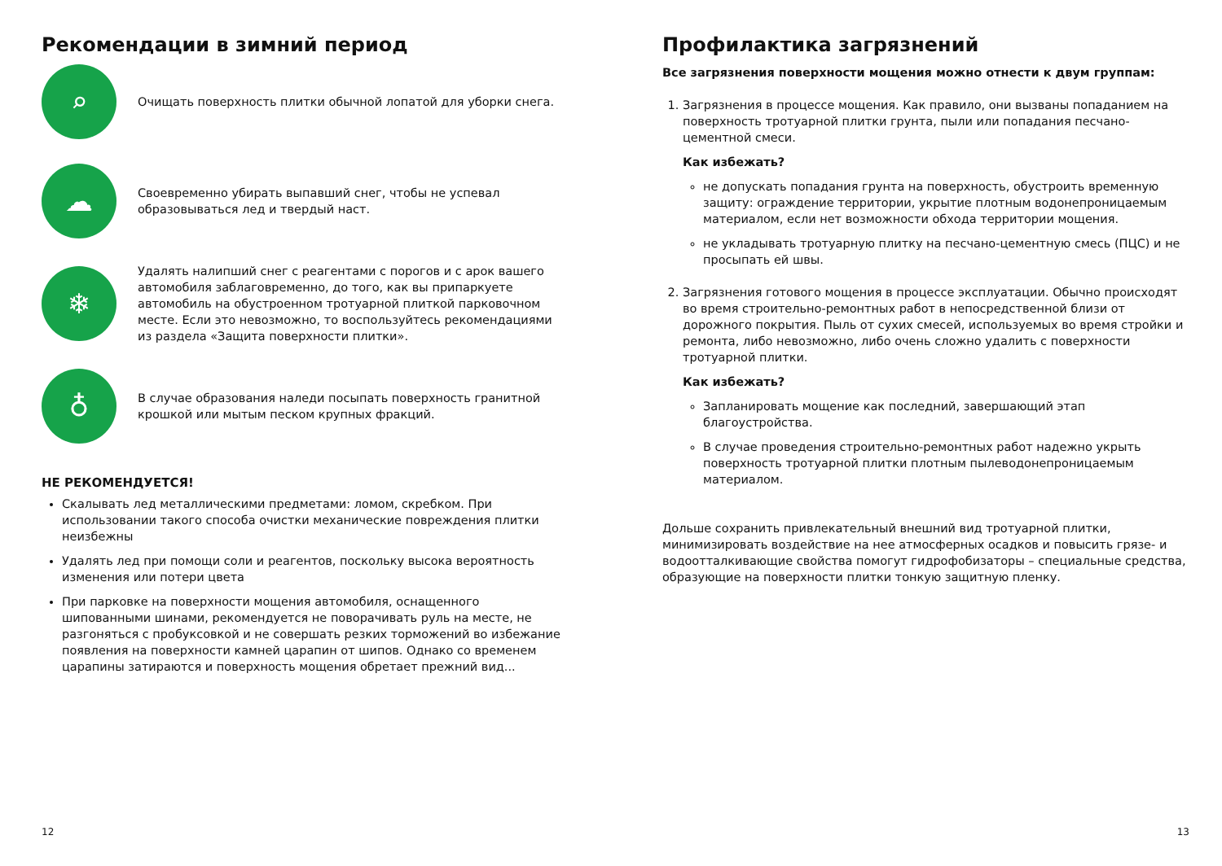Рекомендации в зимний период
⌕
Очищать поверхность плитки обычной лопатой для уборки снега.
☁
Своевременно убирать выпавший снег, чтобы не успевал образовываться лед и твердый наст.
❄
Удалять налипший снег с реагентами с порогов и с арок вашего автомобиля заблаговременно, до того, как вы припаркуете автомобиль на обустроенном тротуарной плиткой парковочном месте. Если это невозможно, то воспользуйтесь рекомендациями из раздела «Защита поверхности плитки».
♁
В случае образования наледи посыпать поверхность гранитной крошкой или мытым песком крупных фракций.
НЕ РЕКОМЕНДУЕТСЯ!
Скалывать лед металлическими предметами: ломом, скребком. При использовании такого способа очистки механические повреждения плитки неизбежны
Удалять лед при помощи соли и реагентов, поскольку высока вероятность изменения или потери цвета
При парковке на поверхности мощения автомобиля, оснащенного шипованными шинами, рекомендуется не поворачивать руль на месте, не разгоняться с пробуксовкой и не совершать резких торможений во избежание появления на поверхности камней царапин от шипов. Однако со временем царапины затираются и поверхность мощения обретает прежний вид...
12
Профилактика загрязнений
Все загрязнения поверхности мощения можно отнести к двум группам:
1. Загрязнения в процессе мощения. Как правило, они вызваны попаданием на поверхность тротуарной плитки грунта, пыли или попадания песчано-цементной смеси.
Как избежать?
не допускать попадания грунта на поверхность, обустроить временную защиту: ограждение территории, укрытие плотным водонепроницаемым материалом, если нет возможности обхода территории мощения.
не укладывать тротуарную плитку на песчано-цементную смесь (ПЦС) и не просыпать ей швы.
2. Загрязнения готового мощения в процессе эксплуатации. Обычно происходят во время строительно-ремонтных работ в непосредственной близи от дорожного покрытия. Пыль от сухих смесей, используемых во время стройки и ремонта, либо невозможно, либо очень сложно удалить с поверхности тротуарной плитки.
Как избежать?
Запланировать мощение как последний, завершающий этап благоустройства.
В случае проведения строительно-ремонтных работ надежно укрыть поверхность тротуарной плитки плотным пылеводонепроницаемым материалом.
Дольше сохранить привлекательный внешний вид тротуарной плитки, минимизировать воздействие на нее атмосферных осадков и повысить грязе- и водоотталкивающие свойства помогут гидрофобизаторы – специальные средства, образующие на поверхности плитки тонкую защитную пленку.
13